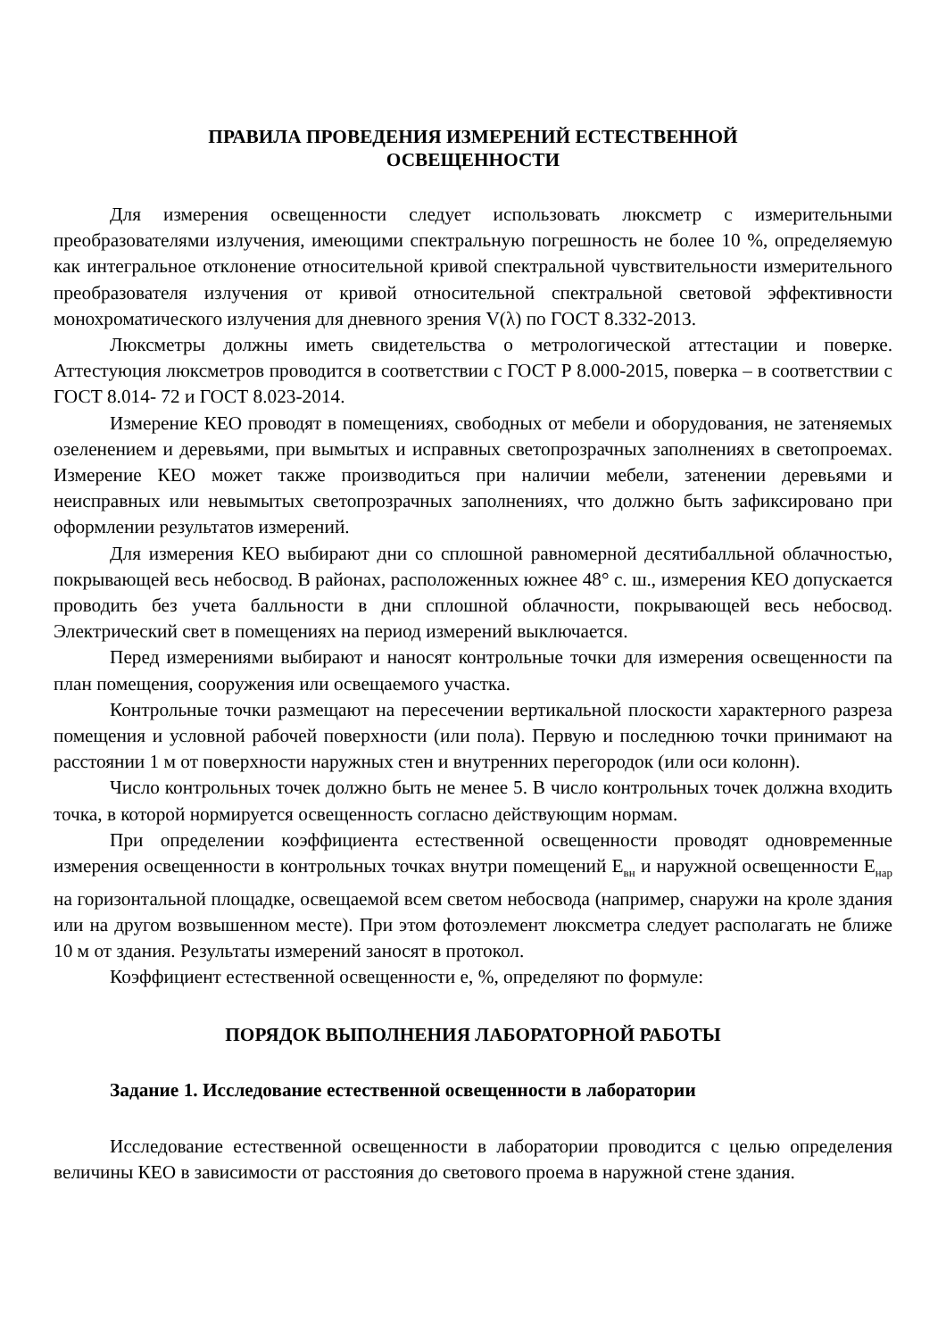ПРАВИЛА ПРОВЕДЕНИЯ ИЗМЕРЕНИЙ ЕСТЕСТВЕННОЙ
ОСВЕЩЕННОСТИ
Для измерения освещенности следует использовать люксметр с измерительными преобразователями излучения, имеющими спектральную погрешность не более 10 %, определяемую как интегральное отклонение относительной кривой спектральной чувствительности измерительного преобразователя излучения от кривой относительной спектральной световой эффективности монохроматического излучения для дневного зрения V(λ) по ГОСТ 8.332-2013.
Люксметры должны иметь свидетельства о метрологической аттестации и поверке. Аттестуюция люксметров проводится в соответствии с ГОСТ Р 8.000-2015, поверка – в соответствии с ГОСТ 8.014- 72 и ГОСТ 8.023-2014.
Измерение КЕО проводят в помещениях, свободных от мебели и оборудования, не затеняемых озеленением и деревьями, при вымытых и исправных светопрозрачных заполнениях в светопроемах. Измерение КЕО может также производиться при наличии мебели, затенении деревьями и неисправных или невымытых светопрозрачных заполнениях, что должно быть зафиксировано при оформлении результатов измерений.
Для измерения КЕО выбирают дни со сплошной равномерной десятибалльной облачностью, покрывающей весь небосвод. В районах, расположенных южнее 48° с. ш., измерения КЕО допускается проводить без учета балльности в дни сплошной облачности, покрывающей весь небосвод. Электрический свет в помещениях на период измерений выключается.
Перед измерениями выбирают и наносят контрольные точки для измерения освещенности па план помещения, сооружения или освещаемого участка.
Контрольные точки размещают на пересечении вертикальной плоскости характерного разреза помещения и условной рабочей поверхности (или пола). Первую и последнюю точки принимают на расстоянии 1 м от поверхности наружных стен и внутренних перегородок (или оси колонн).
Число контрольных точек должно быть не менее 5. В число контрольных точек должна входить точка, в которой нормируется освещенность согласно действующим нормам.
При определении коэффициента естественной освещенности проводят одновременные измерения освещенности в контрольных точках внутри помещений Е<sub>вн</sub> и наружной освещенности Е<sub>нар</sub> на горизонтальной площадке, освещаемой всем светом небосвода (например, снаружи на кроле здания или на другом возвышенном месте). При этом фотоэлемент люксметра следует располагать не ближе 10 м от здания. Результаты измерений заносят в протокол.
Коэффициент естественной освещенности е, %, определяют по формуле:
ПОРЯДОК ВЫПОЛНЕНИЯ ЛАБОРАТОРНОЙ РАБОТЫ
Задание 1. Исследование естественной освещенности в лаборатории
Исследование естественной освещенности в лаборатории проводится с целью определения величины КЕО в зависимости от расстояния до светового проема в наружной стене здания.